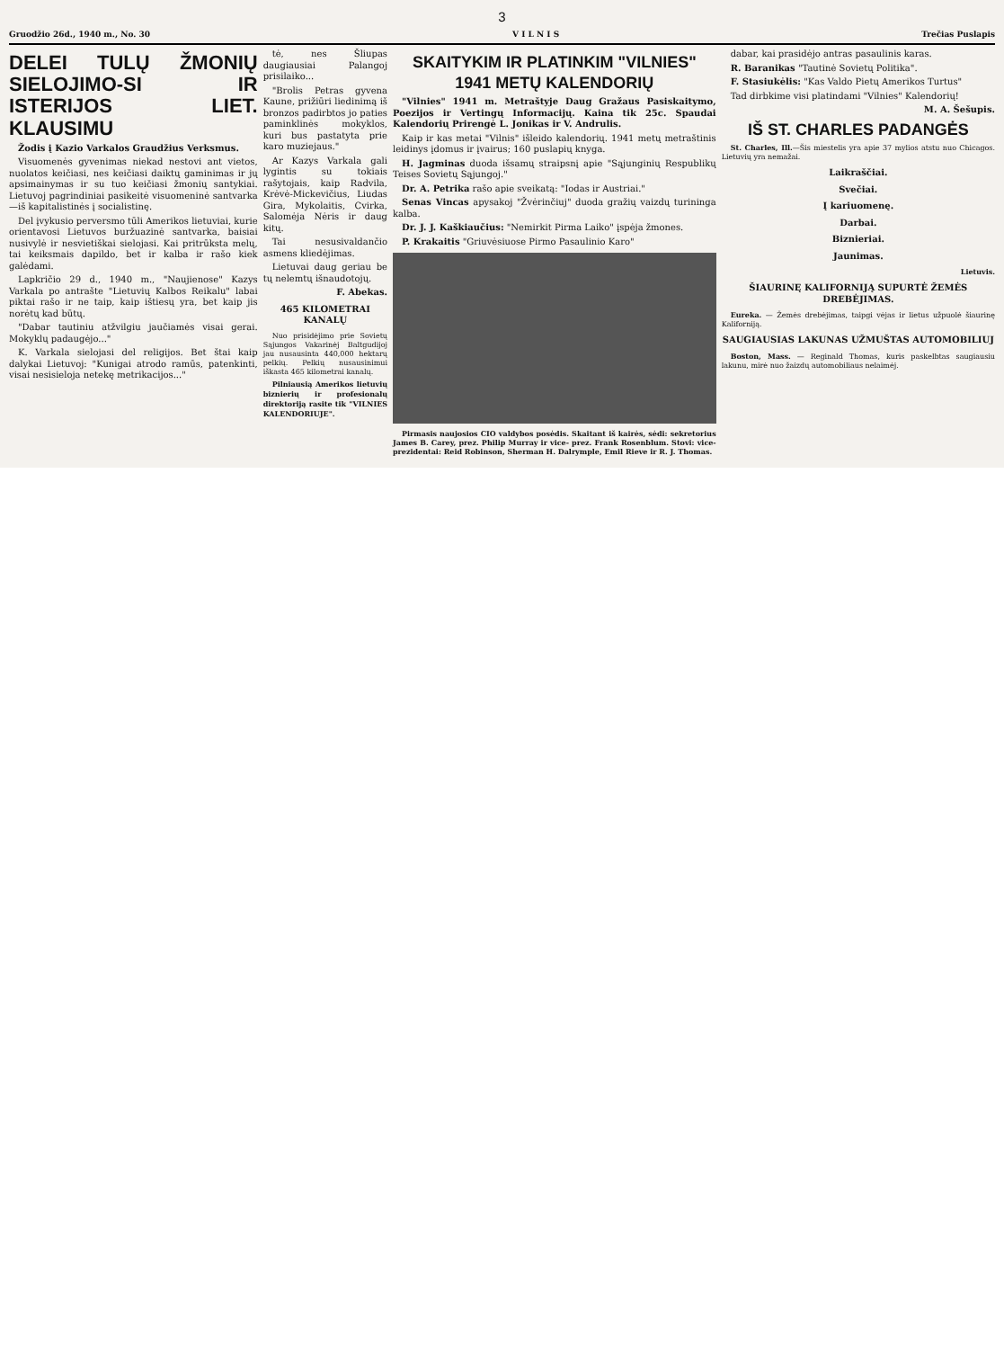3
Gruodžio 26d., 1940 m., No. 30 V I L N I S Trečias Puslapis
DELEI TULŲ ŽMONIŲ SIELOJIMO-SI IR ISTERIJOS LIET. KLAUSIMU
Žodis į Kazio Varkalos Graudžius Verksmus.
Visuomenės gyvenimas niekad nestovi ant vietos, nuolatos keičiasi, nes keičiasi daiktų gaminimas ir jų apsimainymas ir su tuo keičiasi žmonių santykiai. Lietuvoj pagrindiniai pasikeitė visuomeninė santvarka—iš kapitalistinės į socialistinę.
Del įvykusio perversmo tūli Amerikos lietuviai, kurie orientavosi Lietuvos buržuazinė santvarka, baisiai nusivylė ir nesvietiškai sielojasi. Kai pritrūksta melų, tai keiksmais dapildo, bet ir kalba ir rašo kiek galėdami.
Lapkričio 29 d., 1940 m., "Naujienose" Kazys Varkala po antrašte "Lietuvių Kalbos Reikalu" labai piktai rašo ir ne taip, kaip ištiesų yra, bet kaip jis norėtų kad būtų.
"Dabar tautiniu atžvilgiu jaučiamės visai gerai. Mokyklų padaugėjo..."
K. Varkala sielojasi del religijos. Bet štai kaip dalykai Lietuvoj: "Kunigai atrodo ramūs, patenkinti, visai nesisieloja netekę metrikacijos..."
tė, nes Šliupas daugiausiai Palangoj prisilaiko...
"Brolis Petras gyvena Kaune, prižiūri liedinimą iš bronzos padirbtos jo paties paminklinės mokyklos, kuri bus pastatyta prie karo muziejaus."
Ar Kazys Varkala gali lygintis su tokiais rašytojais, kaip Radvila, Krėvė-Mickevičius, Liudas Gira, Mykolaitis, Cvirka, Salomėja Nėris ir daug kitų.
Tai nesusivaldančio asmens kliedėjimas.
Lietuvai daug geriau be tų nelemtų išnaudotojų.
F. Abekas.
465 KILOMETRAI KANALŲ
Nuo prisidėjimo prie Sovietų Sąjungos Vakarinėj Baltgudijoj jau nusausinta 440,000 hektarų pelkių. Pelkių nusausinimui iškasta 465 kilometrai kanalų.
Pilniausią Amerikos lietuvių biznierių ir profesionalų direktoriją rasite tik "VILNIES KALENDORIUJE".
SKAITYKIM IR PLATINKIM "VILNIES" 1941 METŲ KALENDORIŲ
"Vilnies" 1941 m. Metraštyje Daug Gražaus Pasiskaitymo, Poezijos ir Vertingų Informacijų. Kaina tik 25c. Spaudai Kalendorių Prirengė L. Jonikas ir V. Andrulis.
Kaip ir kas metai "Vilnis" išleido kalendorių. 1941 metų metraštinis leidinys įdomus ir įvairus; 160 puslapių knyga.
H. Jagminas duoda išsamų straipsnį apie "Sąjunginių Respublikų Teises Sovietų Sąjungoj."
Dr. A. Petrika rašo apie sveikatą: "Iodas ir Austriai."
Senas Vincas apysakoj "Žvėrinčiuj" duoda gražių vaizdų turininga kalba.
Dr. J. J. Kaškiaučius: "Nemirkit Pirma Laiko" įspėja žmones.
P. Krakaitis "Griuvėsiuose Pirmo Pasaulinio Karo"
Pirmasis naujosios CIO valdybos posėdis. Skaitant iš kairės, sėdi: sekretorius James B. Carey, prez. Philip Murray ir vice- prez. Frank Rosenblum. Stovi: vice-prezidentai: Reid Robinson, Sherman H. Dalrymple, Emil Rieve ir R. J. Thomas.
dabar, kai prasidėjo antras pasaulinis karas.
R. Baranikas "Tautinė Sovietų Politika".
F. Stasiukėlis: "Kas Valdo Pietų Amerikos Turtus"
Tad dirbkime visi platindami "Vilnies" Kalendorių!
M. A. Šešupis.
IŠ ST. CHARLES PADANGĖS
St. Charles, Ill.—Šis miestelis yra apie 37 mylios atstu nuo Chicagos. Lietuvių yra nemažai.
Laikraščiai.
Svečiai.
Į kariuomenę.
Darbai.
Biznieriai.
Jaunimas.
Lietuvis.
ŠIAURINĘ KALIFORNIJĄ SUPURTĖ ŽEMĖS DREBĖJIMAS.
Eureka. — Žemės drebėjimas, taipgi vėjas ir lietus užpuolė šiaurinę Kaliforniją.
SAUGIAUSIAS LAKUNAS UŽMUŠTAS AUTOMOBILIUJ
Boston, Mass. — Reginald Thomas, kuris paskelbtas saugiausiu lakunu, mirė nuo žaizdų automobiliaus nelaimėj.